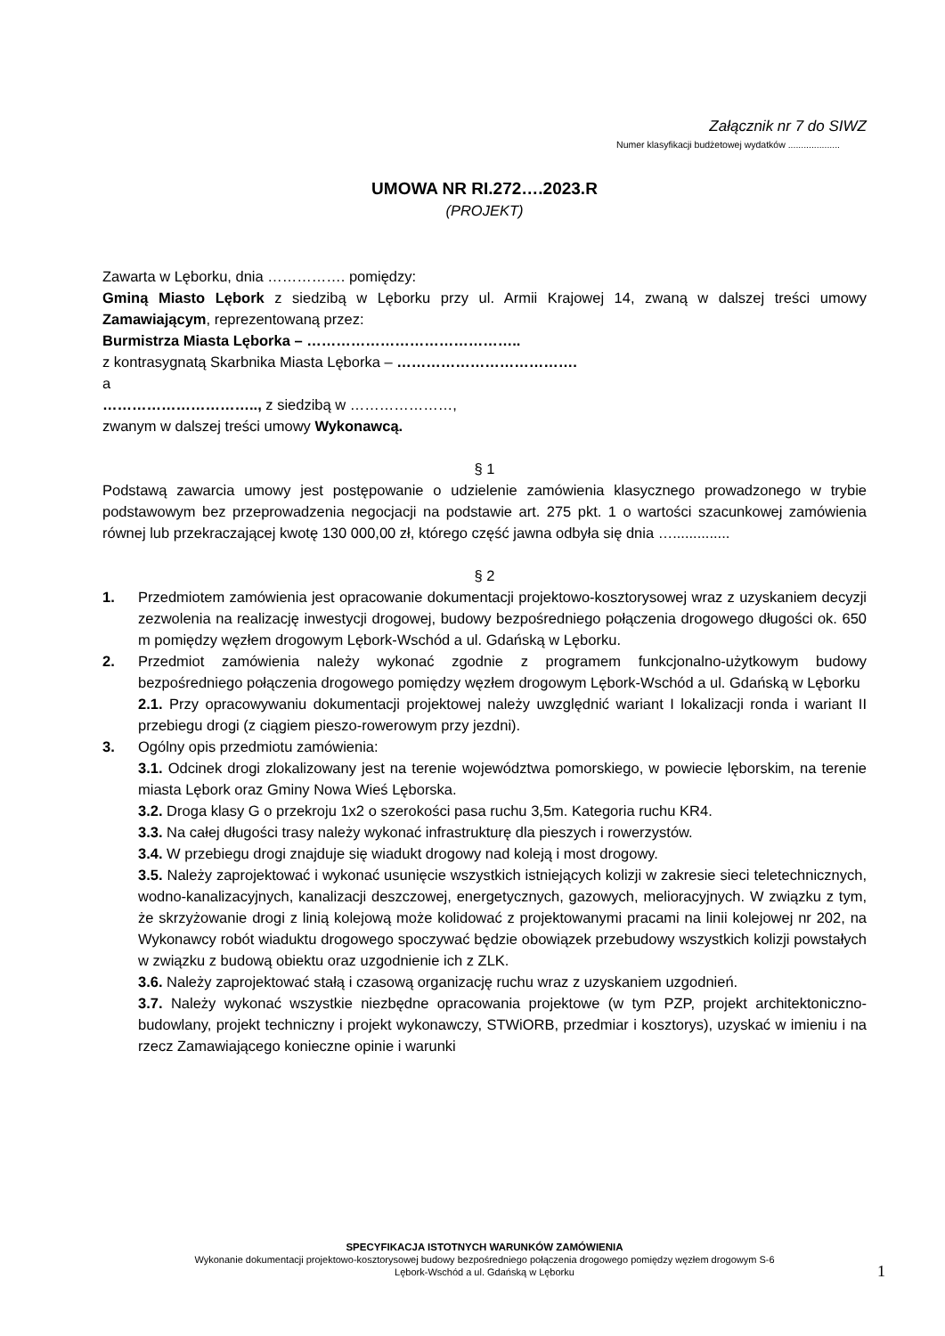Załącznik nr 7 do SIWZ
Numer klasyfikacji budżetowej wydatków ....................
UMOWA NR RI.272….2023.R
(PROJEKT)
Zawarta w Lęborku, dnia ……………. pomiędzy:
Gminą Miasto Lębork z siedzibą w Lęborku przy ul. Armii Krajowej 14, zwaną w dalszej treści umowy Zamawiającym, reprezentowaną przez:
Burmistrza Miasta Lęborka – ……………………………………..
z kontrasygnatą Skarbnika Miasta Lęborka – ……………………………….
a
………………………….., z siedzibą w …………………,
zwanym w dalszej treści umowy Wykonawcą.
§ 1
Podstawą zawarcia umowy jest postępowanie o udzielenie zamówienia klasycznego prowadzonego w trybie podstawowym bez przeprowadzenia negocjacji na podstawie art. 275 pkt. 1 o wartości szacunkowej zamówienia równej lub przekraczającej kwotę 130 000,00 zł, którego część jawna odbyła się dnia …..............
§ 2
1. Przedmiotem zamówienia jest opracowanie dokumentacji projektowo-kosztorysowej wraz z uzyskaniem decyzji zezwolenia na realizację inwestycji drogowej, budowy bezpośredniego połączenia drogowego długości ok. 650 m pomiędzy węzłem drogowym Lębork-Wschód a ul. Gdańską w Lęborku.
2. Przedmiot zamówienia należy wykonać zgodnie z programem funkcjonalno-użytkowym budowy bezpośredniego połączenia drogowego pomiędzy węzłem drogowym Lębork-Wschód a ul. Gdańską w Lęborku
2.1. Przy opracowywaniu dokumentacji projektowej należy uwzględnić wariant I lokalizacji ronda i wariant II przebiegu drogi (z ciągiem pieszo-rowerowym przy jezdni).
3. Ogólny opis przedmiotu zamówienia:
3.1. Odcinek drogi zlokalizowany jest na terenie województwa pomorskiego, w powiecie lęborskim, na terenie miasta Lębork oraz Gminy Nowa Wieś Lęborska.
3.2. Droga klasy G o przekroju 1x2 o szerokości pasa ruchu 3,5m. Kategoria ruchu KR4.
3.3. Na całej długości trasy należy wykonać infrastrukturę dla pieszych i rowerzystów.
3.4. W przebiegu drogi znajduje się wiadukt drogowy nad koleją i most drogowy.
3.5. Należy zaprojektować i wykonać usunięcie wszystkich istniejących kolizji w zakresie sieci teletechnicznych, wodno-kanalizacyjnych, kanalizacji deszczowej, energetycznych, gazowych, melioracyjnych. W związku z tym, że skrzyżowanie drogi z linią kolejową może kolidować z projektowanymi pracami na linii kolejowej nr 202, na Wykonawcy robót wiaduktu drogowego spoczywać będzie obowiązek przebudowy wszystkich kolizji powstałych w związku z budową obiektu oraz uzgodnienie ich z ZLK.
3.6. Należy zaprojektować stałą i czasową organizację ruchu wraz z uzyskaniem uzgodnień.
3.7. Należy wykonać wszystkie niezbędne opracowania projektowe (w tym PZP, projekt architektoniczno-budowlany, projekt techniczny i projekt wykonawczy, STWiORB, przedmiar i kosztorys), uzyskać w imieniu i na rzecz Zamawiającego konieczne opinie i warunki
SPECYFIKACJA ISTOTNYCH WARUNKÓW ZAMÓWIENIA
Wykonanie dokumentacji projektowo-kosztorysowej budowy bezpośredniego połączenia drogowego pomiędzy węzłem drogowym S-6
Lębork-Wschód a ul. Gdańską w Lęborku
1